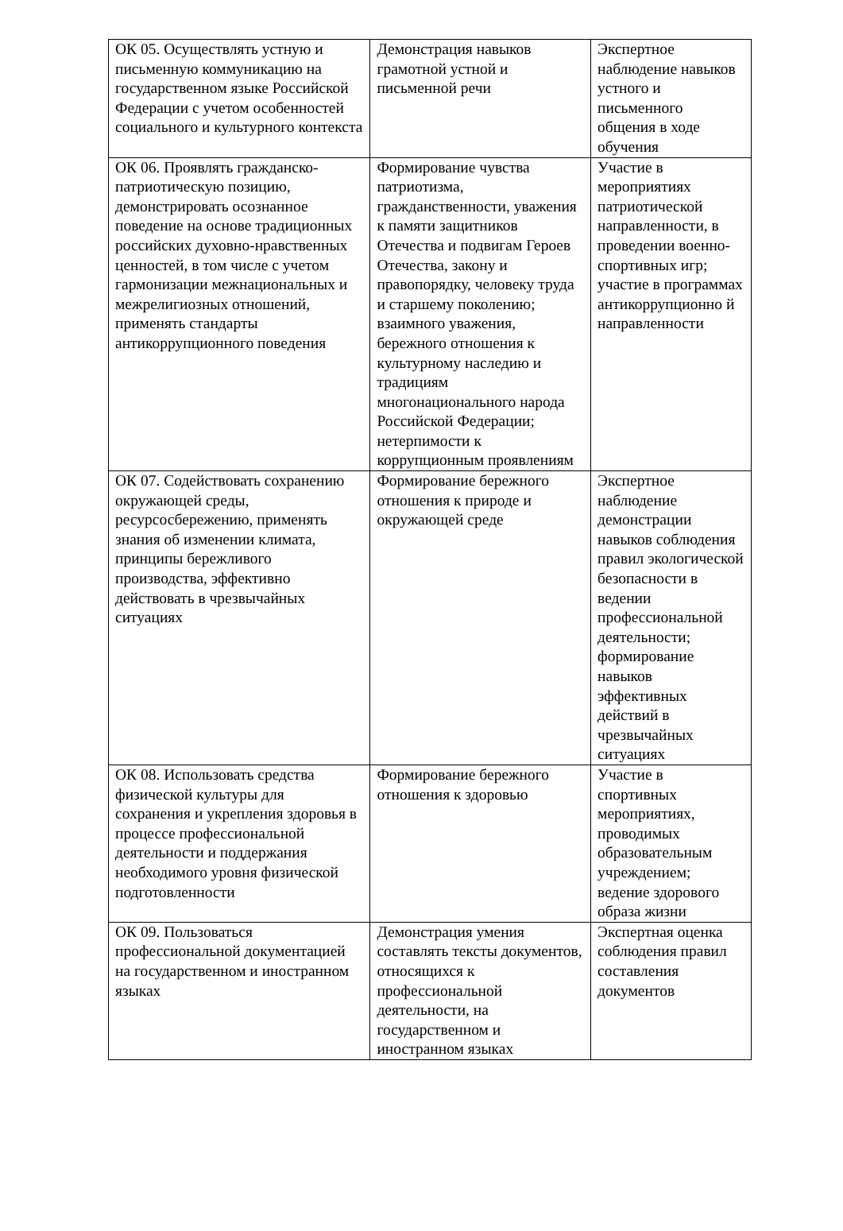| ОК 05. Осуществлять устную и письменную коммуникацию на государственном языке Российской Федерации с учетом особенностей социального и культурного контекста | Демонстрация навыков грамотной устной и письменной речи | Экспертное наблюдение навыков устного и письменного общения в ходе обучения |
| ОК 06. Проявлять гражданско-патриотическую позицию, демонстрировать осознанное поведение на основе традиционных российских духовно-нравственных ценностей, в том числе с учетом гармонизации межнациональных и межрелигиозных отношений, применять стандарты антикоррупционного поведения | Формирование чувства патриотизма, гражданственности, уважения к памяти защитников Отечества и подвигам Героев Отечества, закону и правопорядку, человеку труда и старшему поколению; взаимного уважения, бережного отношения к культурному наследию и традициям многонационального народа Российской Федерации; нетерпимости к коррупционным проявлениям | Участие в мероприятиях патриотической направленности, в проведении военно-спортивных игр; участие в программах антикоррупционно й направленности |
| ОК 07. Содействовать сохранению окружающей среды, ресурсосбережению, применять знания об изменении климата, принципы бережливого производства, эффективно действовать в чрезвычайных ситуациях | Формирование бережного отношения к природе и окружающей среде | Экспертное наблюдение демонстрации навыков соблюдения правил экологической безопасности в ведении профессиональной деятельности; формирование навыков эффективных действий в чрезвычайных ситуациях |
| ОК 08. Использовать средства физической культуры для сохранения и укрепления здоровья в процессе профессиональной деятельности и поддержания необходимого уровня физической подготовленности | Формирование бережного отношения к здоровью | Участие в спортивных мероприятиях, проводимых образовательным учреждением; ведение здорового образа жизни |
| ОК 09. Пользоваться профессиональной документацией на государственном и иностранном языках | Демонстрация умения составлять тексты документов, относящихся к профессиональной деятельности, на государственном и иностранном языках | Экспертная оценка соблюдения правил составления документов |